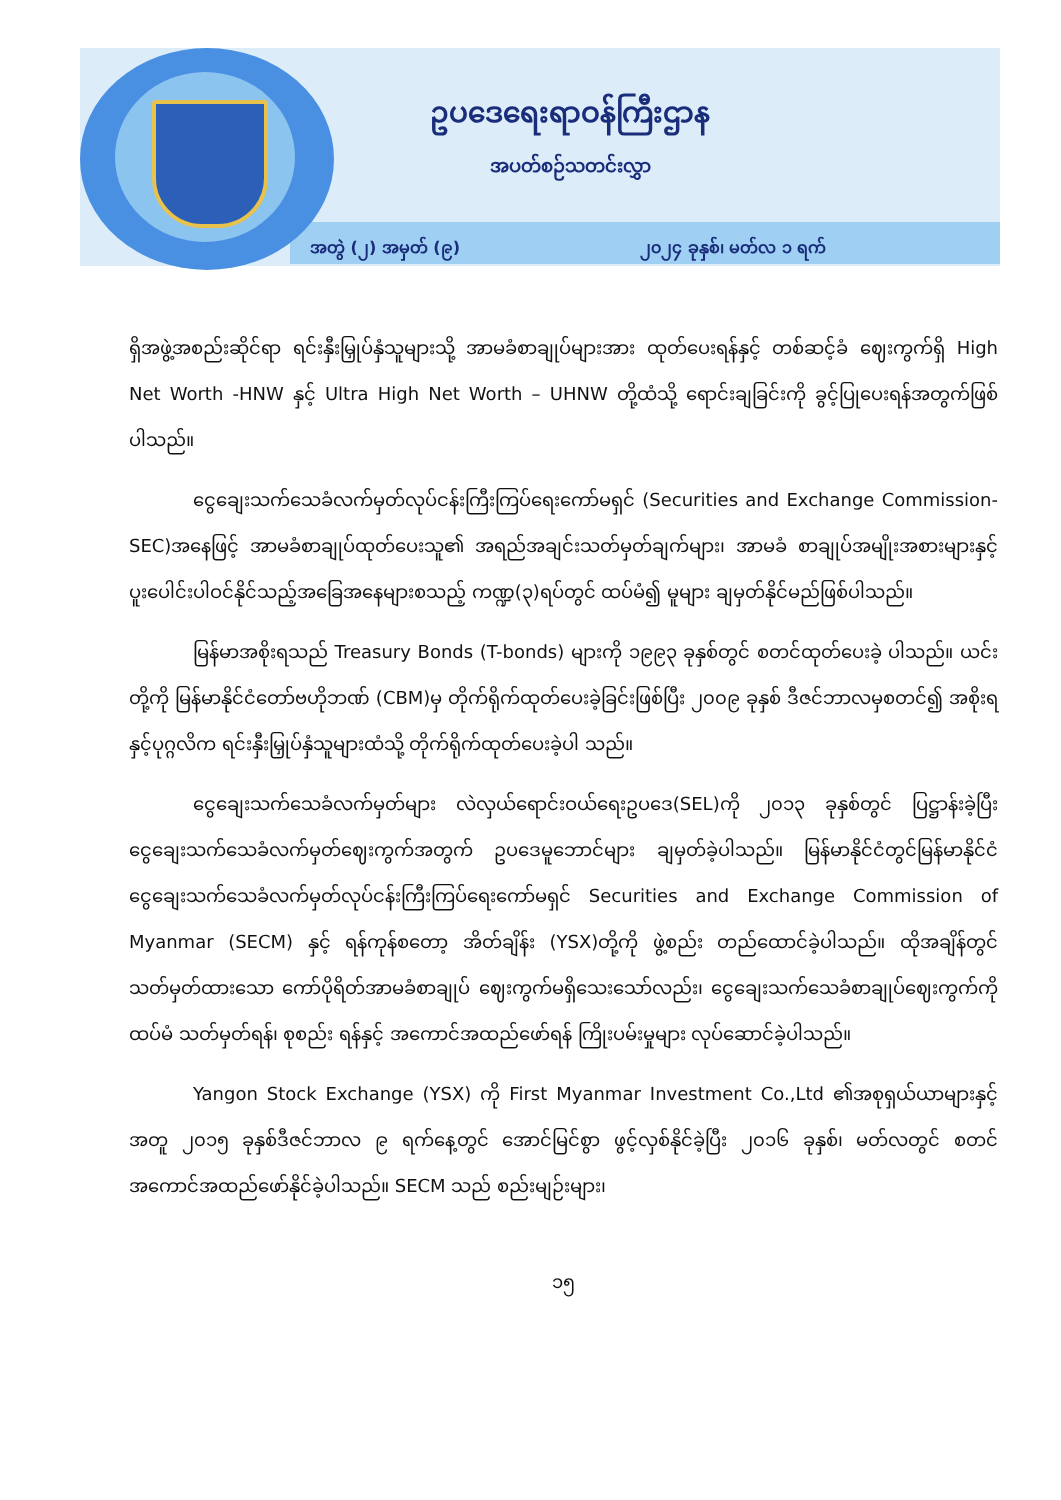ဥပဒေရေးရာဝန်ကြီးဌာန
အပတ်စဉ်သတင်းလွှာ
အတွဲ (၂) အမှတ် (၉) ၂၀၂၄ ခုနှစ်၊ မတ်လ ၁ ရက်
ရှိအဖွဲ့အစည်းဆိုင်ရာ ရင်းနှီးမြှုပ်နှံသူများသို့ အာမခံစာချုပ်များအား ထုတ်ပေးရန်နှင့် တစ်ဆင့်ခံ ဈေးကွက်ရှိ High Net Worth -HNW နှင့် Ultra High Net Worth – UHNW တို့ထံသို့ ရောင်းချခြင်းကို ခွင့်ပြုပေးရန်အတွက်ဖြစ်ပါသည်။
ငွေချေးသက်သေခံလက်မှတ်လုပ်ငန်းကြီးကြပ်ရေးကော်မရှင် (Securities and Exchange Commission- SEC)အနေဖြင့် အာမခံစာချုပ်ထုတ်ပေးသူ၏ အရည်အချင်းသတ်မှတ်ချက်များ၊ အာမခံ စာချုပ်အမျိုးအစားများနှင့် ပူးပေါင်းပါဝင်နိုင်သည့်အခြေအနေများစသည့် ကဏ္ဍ(၃)ရပ်တွင် ထပ်မံ၍ မူများ ချမှတ်နိုင်မည်ဖြစ်ပါသည်။
မြန်မာအစိုးရသည် Treasury Bonds (T-bonds) များကို ၁၉၉၃ ခုနှစ်တွင် စတင်ထုတ်ပေးခဲ့ ပါသည်။ ယင်းတို့ကို မြန်မာနိုင်ငံတော်ဗဟိုဘဏ် (CBM)မှ တိုက်ရိုက်ထုတ်ပေးခဲ့ခြင်းဖြစ်ပြီး ၂၀၀၉ ခုနှစ် ဒီဇင်ဘာလမှစတင်၍ အစိုးရနှင့်ပုဂ္ဂလိက ရင်းနှီးမြှုပ်နှံသူများထံသို့ တိုက်ရိုက်ထုတ်ပေးခဲ့ပါ သည်။
ငွေချေးသက်သေခံလက်မှတ်များ လဲလှယ်ရောင်းဝယ်ရေးဥပဒေ(SEL)ကို ၂၀၁၃ ခုနှစ်တွင် ပြဋ္ဌာန်းခဲ့ပြီး ငွေချေးသက်သေခံလက်မှတ်ဈေးကွက်အတွက် ဥပဒေမူဘောင်များ ချမှတ်ခဲ့ပါသည်။ မြန်မာနိုင်ငံတွင်မြန်မာနိုင်ငံငွေချေးသက်သေခံလက်မှတ်လုပ်ငန်းကြီးကြပ်ရေးကော်မရှင် Securities and Exchange Commission of Myanmar (SECM) နှင့် ရန်ကုန်စတော့ အိတ်ချိန်း (YSX)တို့ကို ဖွဲ့စည်း တည်ထောင်ခဲ့ပါသည်။ ထိုအချိန်တွင် သတ်မှတ်ထားသော ကော်ပိုရိတ်အာမခံစာချုပ် ဈေးကွက်မရှိသေးသော်လည်း၊ ငွေချေးသက်သေခံစာချုပ်ဈေးကွက်ကို ထပ်မံ သတ်မှတ်ရန်၊ စုစည်း ရန်နှင့် အကောင်အထည်ဖော်ရန် ကြိုးပမ်းမှုများ လုပ်ဆောင်ခဲ့ပါသည်။
Yangon Stock Exchange (YSX) ကို First Myanmar Investment Co.,Ltd ၏အစုရှယ်ယာများနှင့်အတူ ၂၀၁၅ ခုနှစ်ဒီဇင်ဘာလ ၉ ရက်နေ့တွင် အောင်မြင်စွာ ဖွင့်လှစ်နိုင်ခဲ့ပြီး ၂၀၁၆ ခုနှစ်၊ မတ်လတွင် စတင်အကောင်အထည်ဖော်နိုင်ခဲ့ပါသည်။ SECM သည် စည်းမျဉ်းများ၊
၁၅